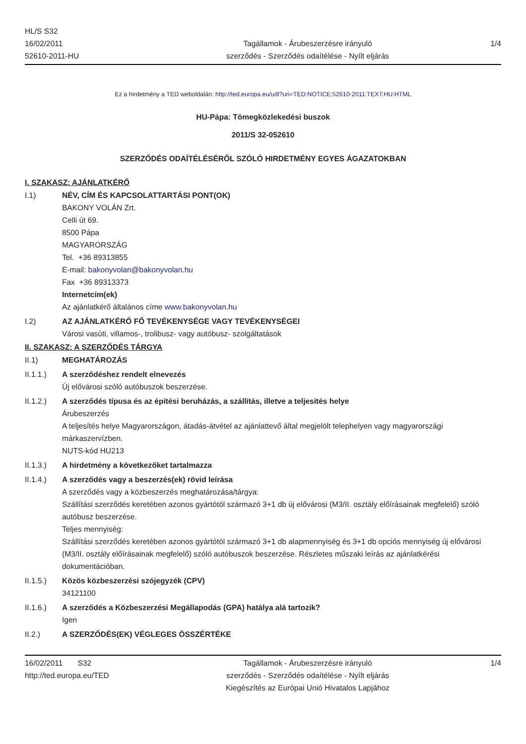HL/S S32
16/02/2011
52610-2011-HU
Tagállamok - Árubeszerzésre irányuló
szerződés - Szerződés odaítélése - Nyílt eljárás
1/4
Ez a hirdetmény a TED weboldalán: http://ted.europa.eu/udl?uri=TED:NOTICE:52610-2011:TEXT:HU:HTML
HU-Pápa: Tömegközlekedési buszok
2011/S 32-052610
SZERZŐDÉS ODAÍTÉLÉSÉRŐL SZÓLÓ HIRDETMÉNY EGYES ÁGAZATOKBAN
I. SZAKASZ: AJÁNLATKÉRŐ
I.1) NÉV, CÍM ÉS KAPCSOLATTARTÁSI PONT(OK)
BAKONY VOLÁN Zrt.
Celli út 69.
8500 Pápa
MAGYARORSZÁG
Tel. +36 89313855
E-mail: bakonyvolan@bakonyvolan.hu
Fax +36 89313373
Internetcím(ek)
Az ajánlatkérő általános címe www.bakonyvolan.hu
I.2) AZ AJÁNLATKÉRŐ FŐ TEVÉKENYSÉGE VAGY TEVÉKENYSÉGEI
Városi vasúti, villamos-, trolibusz- vagy autóbusz- szolgáltatások
II. SZAKASZ: A SZERZŐDÉS TÁRGYA
II.1) MEGHATÁROZÁS
II.1.1.) A szerződéshez rendelt elnevezés
Új elővárosi szóló autóbuszok beszerzése.
II.1.2.) A szerződés típusa és az építési beruházás, a szállítás, illetve a teljesítés helye
Árubeszerzés
A teljesítés helye Magyarországon, átadás-átvétel az ajánlattevő által megjelölt telephelyen vagy magyarországi márkaszervízben.
NUTS-kód HU213
II.1.3.) A hirdetmény a következőket tartalmazza
II.1.4.) A szerződés vagy a beszerzés(ek) rövid leírása
A szerződés vagy a közbeszerzés meghatározása/tárgya:
Szállítási szerződés keretében azonos gyártótól származó 3+1 db új elővárosi (M3/II. osztály előírásainak megfelelő) szóló autóbusz beszerzése.
Teljes mennyiség:
Szállítási szerződés keretében azonos gyártótól származó 3+1 db alapmennyiség és 3+1 db opciós mennyiség új elővárosi (M3/II. osztály előírásainak megfelelő) szóló autóbuszok beszerzése. Részletes műszaki leírás az ajánlatkérési dokumentációban.
II.1.5.) Közös közbeszerzési szójegyzék (CPV)
34121100
II.1.6.) A szerződés a Közbeszerzési Megállapodás (GPA) hatálya alá tartozik?
Igen
II.2.) A SZERZŐDÉS(EK) VÉGLEGES ÖSSZÉRTÉKE
16/02/2011 S32
http://ted.europa.eu/TED
Tagállamok - Árubeszerzésre irányuló
szerződés - Szerződés odaítélése - Nyílt eljárás
Kiegészítés az Európai Unió Hivatalos Lapjához
1/4